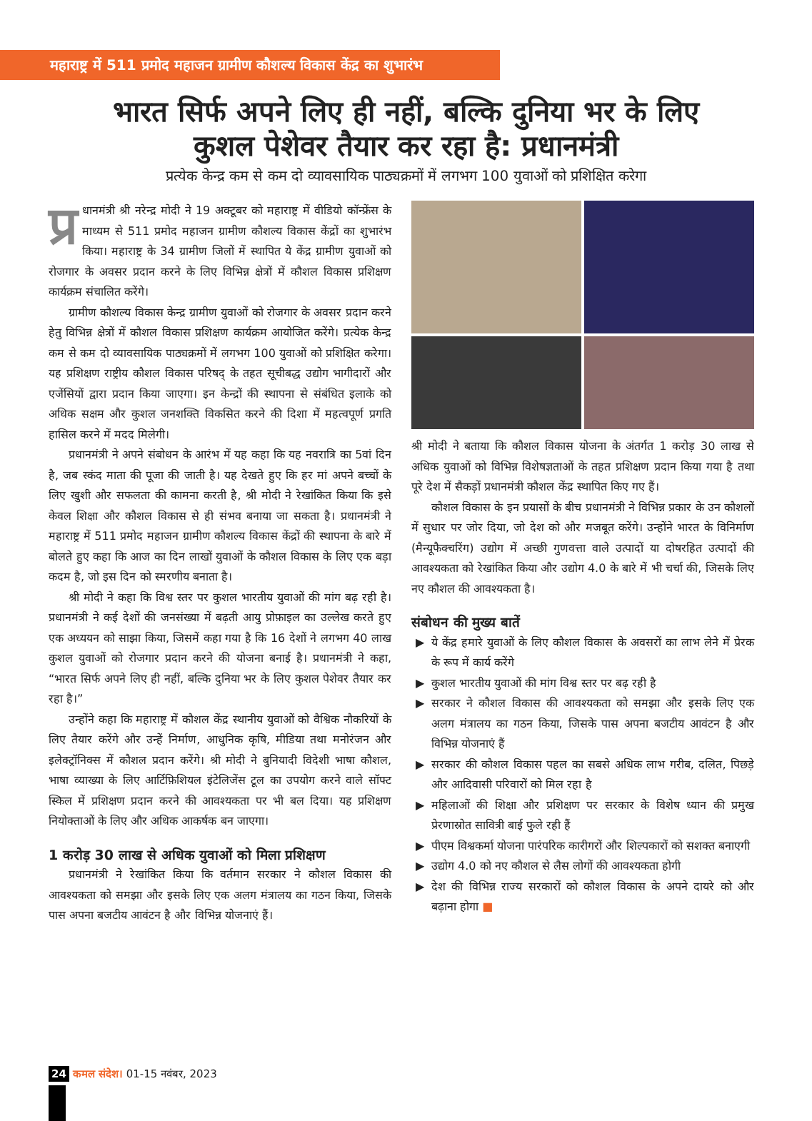महाराष्ट्र में 511 प्रमोद महाजन ग्रामीण कौशल्य विकास केंद्र का शुभारंभ
भारत सिर्फ अपने लिए ही नहीं, बल्कि दुनिया भर के लिए
कुशल पेशेवर तैयार कर रहा है: प्रधानमंत्री
प्रत्येक केन्द्र कम से कम दो व्यावसायिक पाठ्यक्रमों में लगभग 100 युवाओं को प्रशिक्षित करेगा
प्र धानमंत्री श्री नरेन्द्र मोदी ने 19 अक्टूबर को महाराष्ट्र में वीडियो कॉन्फ्रेंस के माध्यम से 511 प्रमोद महाजन ग्रामीण कौशल्य विकास केंद्रों का शुभारंभ किया। महाराष्ट्र के 34 ग्रामीण जिलों में स्थापित ये केंद्र ग्रामीण युवाओं को रोजगार के अवसर प्रदान करने के लिए विभिन्न क्षेत्रों में कौशल विकास प्रशिक्षण कार्यक्रम संचालित करेंगे।
ग्रामीण कौशल्य विकास केन्द्र ग्रामीण युवाओं को रोजगार के अवसर प्रदान करने हेतु विभिन्न क्षेत्रों में कौशल विकास प्रशिक्षण कार्यक्रम आयोजित करेंगे। प्रत्येक केन्द्र कम से कम दो व्यावसायिक पाठ्यक्रमों में लगभग 100 युवाओं को प्रशिक्षित करेगा। यह प्रशिक्षण राष्ट्रीय कौशल विकास परिषद् के तहत सूचीबद्ध उद्योग भागीदारों और एजेंसियों द्वारा प्रदान किया जाएगा। इन केन्द्रों की स्थापना से संबंधित इलाके को अधिक सक्षम और कुशल जनशक्ति विकसित करने की दिशा में महत्वपूर्ण प्रगति हासिल करने में मदद मिलेगी।
प्रधानमंत्री ने अपने संबोधन के आरंभ में यह कहा कि यह नवरात्रि का 5वां दिन है, जब स्कंद माता की पूजा की जाती है। यह देखते हुए कि हर मां अपने बच्चों के लिए खुशी और सफलता की कामना करती है, श्री मोदी ने रेखांकित किया कि इसे केवल शिक्षा और कौशल विकास से ही संभव बनाया जा सकता है। प्रधानमंत्री ने महाराष्ट्र में 511 प्रमोद महाजन ग्रामीण कौशल्य विकास केंद्रों की स्थापना के बारे में बोलते हुए कहा कि आज का दिन लाखों युवाओं के कौशल विकास के लिए एक बड़ा कदम है, जो इस दिन को स्मरणीय बनाता है।
श्री मोदी ने कहा कि विश्व स्तर पर कुशल भारतीय युवाओं की मांग बढ़ रही है। प्रधानमंत्री ने कई देशों की जनसंख्या में बढ़ती आयु प्रोफ़ाइल का उल्लेख करते हुए एक अध्ययन को साझा किया, जिसमें कहा गया है कि 16 देशों ने लगभग 40 लाख कुशल युवाओं को रोजगार प्रदान करने की योजना बनाई है। प्रधानमंत्री ने कहा, “भारत सिर्फ अपने लिए ही नहीं, बल्कि दुनिया भर के लिए कुशल पेशेवर तैयार कर रहा है।”
उन्होंने कहा कि महाराष्ट्र में कौशल केंद्र स्थानीय युवाओं को वैश्विक नौकरियों के लिए तैयार करेंगे और उन्हें निर्माण, आधुनिक कृषि, मीडिया तथा मनोरंजन और इलेक्ट्रॉनिक्स में कौशल प्रदान करेंगे। श्री मोदी ने बुनियादी विदेशी भाषा कौशल, भाषा व्याख्या के लिए आर्टिफ़िशियल इंटेलिजेंस टूल का उपयोग करने वाले सॉफ्ट स्किल में प्रशिक्षण प्रदान करने की आवश्यकता पर भी बल दिया। यह प्रशिक्षण नियोक्ताओं के लिए और अधिक आकर्षक बन जाएगा।
1 करोड़ 30 लाख से अधिक युवाओं को मिला प्रशिक्षण
प्रधानमंत्री ने रेखांकित किया कि वर्तमान सरकार ने कौशल विकास की आवश्यकता को समझा और इसके लिए एक अलग मंत्रालय का गठन किया, जिसके पास अपना बजटीय आवंटन है और विभिन्न योजनाएं हैं।
श्री मोदी ने बताया कि कौशल विकास योजना के अंतर्गत 1 करोड़ 30 लाख से अधिक युवाओं को विभिन्न विशेषज्ञताओं के तहत प्रशिक्षण प्रदान किया गया है तथा पूरे देश में सैकड़ों प्रधानमंत्री कौशल केंद्र स्थापित किए गए हैं।
कौशल विकास के इन प्रयासों के बीच प्रधानमंत्री ने विभिन्न प्रकार के उन कौशलों में सुधार पर जोर दिया, जो देश को और मजबूत करेंगे। उन्होंने भारत के विनिर्माण (मैन्यूफैक्चरिंग) उद्योग में अच्छी गुणवत्ता वाले उत्पादों या दोषरहित उत्पादों की आवश्यकता को रेखांकित किया और उद्योग 4.0 के बारे में भी चर्चा की, जिसके लिए नए कौशल की आवश्यकता है।
संबोधन की मुख्य बातें
▶ ये केंद्र हमारे युवाओं के लिए कौशल विकास के अवसरों का लाभ लेने में प्रेरक के रूप में कार्य करेंगे
▶ कुशल भारतीय युवाओं की मांग विश्व स्तर पर बढ़ रही है
▶ सरकार ने कौशल विकास की आवश्यकता को समझा और इसके लिए एक अलग मंत्रालय का गठन किया, जिसके पास अपना बजटीय आवंटन है और विभिन्न योजनाएं हैं
▶ सरकार की कौशल विकास पहल का सबसे अधिक लाभ गरीब, दलित, पिछड़े और आदिवासी परिवारों को मिल रहा है
▶ महिलाओं की शिक्षा और प्रशिक्षण पर सरकार के विशेष ध्यान की प्रमुख प्रेरणास्रोत सावित्री बाई फुले रही हैं
▶ पीएम विश्वकर्मा योजना पारंपरिक कारीगरों और शिल्पकारों को सशक्त बनाएगी
▶ उद्योग 4.0 को नए कौशल से लैस लोगों की आवश्यकता होगी
▶ देश की विभिन्न राज्य सरकारों को कौशल विकास के अपने दायरे को और बढ़ाना होगा ■
24 कमल संदेश। 01-15 नवंबर, 2023